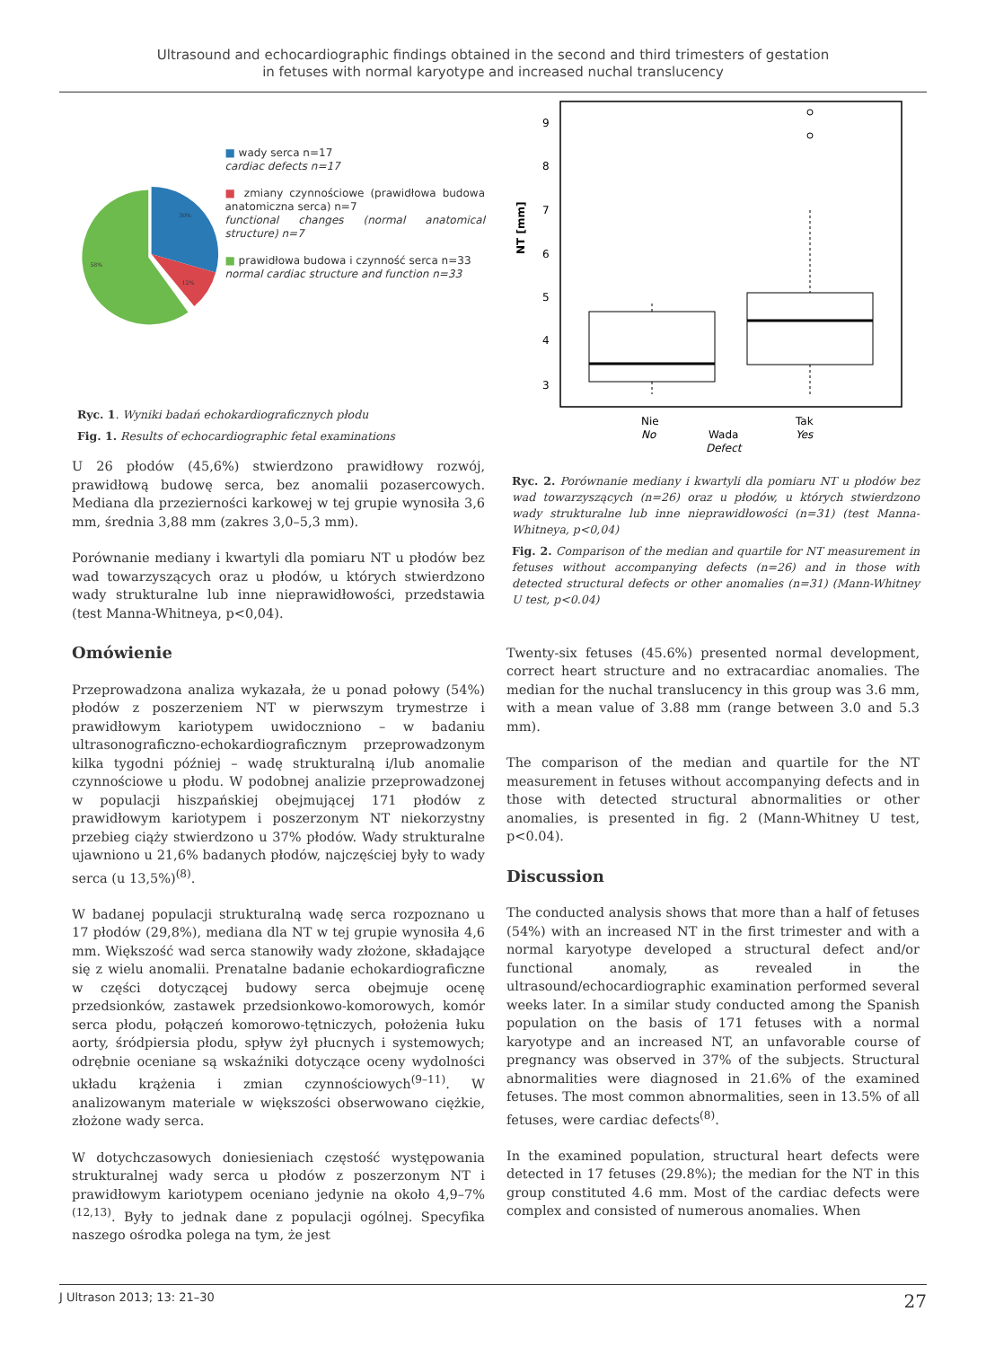Ultrasound and echocardiographic findings obtained in the second and third trimesters of gestation
in fetuses with normal karyotype and increased nuchal translucency
30%
12%
58%
■ wady serca n=17
cardiac defects n=17
■ zmiany czynnościowe (prawidłowa budowa anatomiczna serca) n=7
functional changes (normal anatomical structure) n=7
■ prawidłowa budowa i czynność serca n=33
normal cardiac structure and function n=33
Ryc. 1. Wyniki badań echokardiograficznych płodu
Fig. 1. Results of echocardiographic fetal examinations
U 26 płodów (45,6%) stwierdzono prawidłowy rozwój, prawidłową budowę serca, bez anomalii pozasercowych. Mediana dla przezierności karkowej w tej grupie wynosiła 3,6 mm, średnia 3,88 mm (zakres 3,0–5,3 mm).
Porównanie mediany i kwartyli dla pomiaru NT u płodów bez wad towarzyszących oraz u płodów, u których stwierdzono wady strukturalne lub inne nieprawidłowości, przedstawia (test Manna-Whitneya, p<0,04).
Omówienie
Przeprowadzona analiza wykazała, że u ponad połowy (54%) płodów z poszerzeniem NT w pierwszym trymestrze i prawidłowym kariotypem uwidoczniono – w badaniu ultrasonograficzno-echokardiograficznym przeprowadzonym kilka tygodni później – wadę strukturalną i/lub anomalie czynnościowe u płodu. W podobnej analizie przeprowadzonej w populacji hiszpańskiej obejmującej 171 płodów z prawidłowym kariotypem i poszerzonym NT niekorzystny przebieg ciąży stwierdzono u 37% płodów. Wady strukturalne ujawniono u 21,6% badanych płodów, najczęściej były to wady serca (u 13,5%)<sup>(8)</sup>.
W badanej populacji strukturalną wadę serca rozpoznano u 17 płodów (29,8%), mediana dla NT w tej grupie wynosiła 4,6 mm. Większość wad serca stanowiły wady złożone, składające się z wielu anomalii. Prenatalne badanie echokardiograficzne w części dotyczącej budowy serca obejmuje ocenę przedsionków, zastawek przedsionkowo-komorowych, komór serca płodu, połączeń komorowo-tętniczych, położenia łuku aorty, śródpiersia płodu, spływ żył płucnych i systemowych; odrębnie oceniane są wskaźniki dotyczące oceny wydolności układu krążenia i zmian czynnościowych<sup>(9–11)</sup>. W analizowanym materiale w większości obserwowano ciężkie, złożone wady serca.
W dotychczasowych doniesieniach częstość występowania strukturalnej wady serca u płodów z poszerzonym NT i prawidłowym kariotypem oceniano jedynie na około 4,9–7%<sup>(12,13)</sup>. Były to jednak dane z populacji ogólnej. Specyfika naszego ośrodka polega na tym, że jest
NT [mm]
3
4
5
6
7
8
9
Nie
Tak
Wada
No
Yes
Defect
Ryc. 2. Porównanie mediany i kwartyli dla pomiaru NT u płodów bez wad towarzyszących (n=26) oraz u płodów, u których stwierdzono wady strukturalne lub inne nieprawidłowości (n=31) (test Manna-Whitneya, p<0,04)
Fig. 2. Comparison of the median and quartile for NT measurement in fetuses without accompanying defects (n=26) and in those with detected structural defects or other anomalies (n=31) (Mann-Whitney U test, p<0.04)
Twenty-six fetuses (45.6%) presented normal development, correct heart structure and no extracardiac anomalies. The median for the nuchal translucency in this group was 3.6 mm, with a mean value of 3.88 mm (range between 3.0 and 5.3 mm).
The comparison of the median and quartile for the NT measurement in fetuses without accompanying defects and in those with detected structural abnormalities or other anomalies, is presented in fig. 2 (Mann-Whitney U test, p<0.04).
Discussion
The conducted analysis shows that more than a half of fetuses (54%) with an increased NT in the first trimester and with a normal karyotype developed a structural defect and/or functional anomaly, as revealed in the ultrasound/echocardiographic examination performed several weeks later. In a similar study conducted among the Spanish population on the basis of 171 fetuses with a normal karyotype and an increased NT, an unfavorable course of pregnancy was observed in 37% of the subjects. Structural abnormalities were diagnosed in 21.6% of the examined fetuses. The most common abnormalities, seen in 13.5% of all fetuses, were cardiac defects<sup>(8)</sup>.
In the examined population, structural heart defects were detected in 17 fetuses (29.8%); the median for the NT in this group constituted 4.6 mm. Most of the cardiac defects were complex and consisted of numerous anomalies. When
J Ultrason 2013; 13: 21–30 27